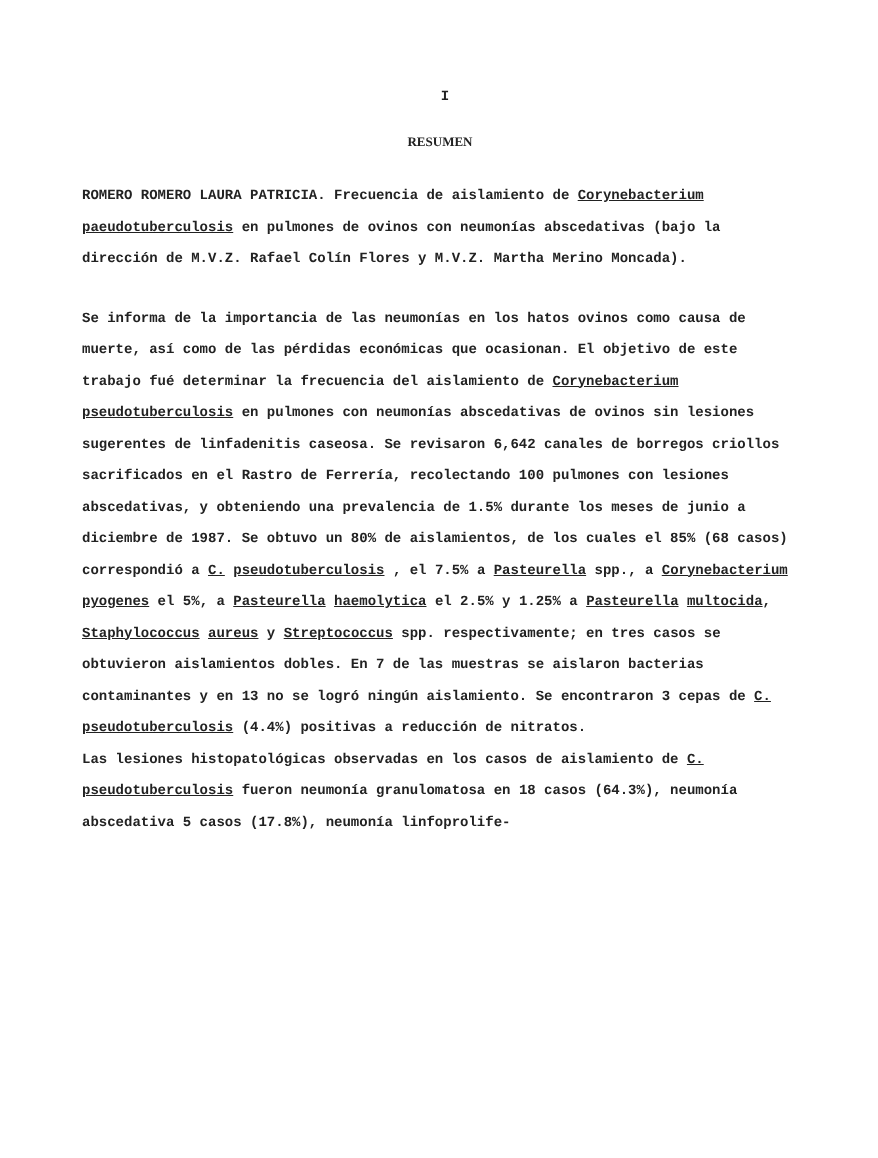I
RESUMEN
ROMERO ROMERO LAURA PATRICIA. Frecuencia de aislamiento de Corynebacterium paeudotuberculosis en pulmones de ovinos con neumonías abscedativas (bajo la dirección de M.V.Z. Rafael Colín Flores y M.V.Z. Martha Merino Moncada).
Se informa de la importancia de las neumonías en los hatos ovinos como causa de muerte, así como de las pérdidas económicas que ocasionan. El objetivo de este trabajo fué determinar la frecuencia del aislamiento de Corynebacterium pseudotuberculosis en pulmones con neumonías abscedativas de ovinos sin lesiones sugerentes de linfadenitis caseosa. Se revisaron 6,642 canales de borregos criollos sacrificados en el Rastro de Ferrería, recolectando 100 pulmones con lesiones abscedativas, y obteniendo una prevalencia de 1.5% durante los meses de junio a diciembre de 1987. Se obtuvo un 80% de aislamientos, de los cuales el 85% (68 casos) correspondió a C. pseudotuberculosis , el 7.5% a Pasteurella spp., a Corynebacterium pyogenes el 5%, a Pasteurella haemolytica el 2.5% y 1.25% a Pasteurella multocida, Staphylococcus aureus y Streptococcus spp. respectivamente; en tres casos se obtuvieron aislamientos dobles. En 7 de las muestras se aislaron bacterias contaminantes y en 13 no se logró ningún aislamiento. Se encontraron 3 cepas de C. pseudotuberculosis (4.4%) positivas a reducción de nitratos.
Las lesiones histopatológicas observadas en los casos de aislamiento de C. pseudotuberculosis fueron neumonía granulomatosa en 18 casos (64.3%), neumonía abscedativa 5 casos (17.8%), neumonía linfoprolife-